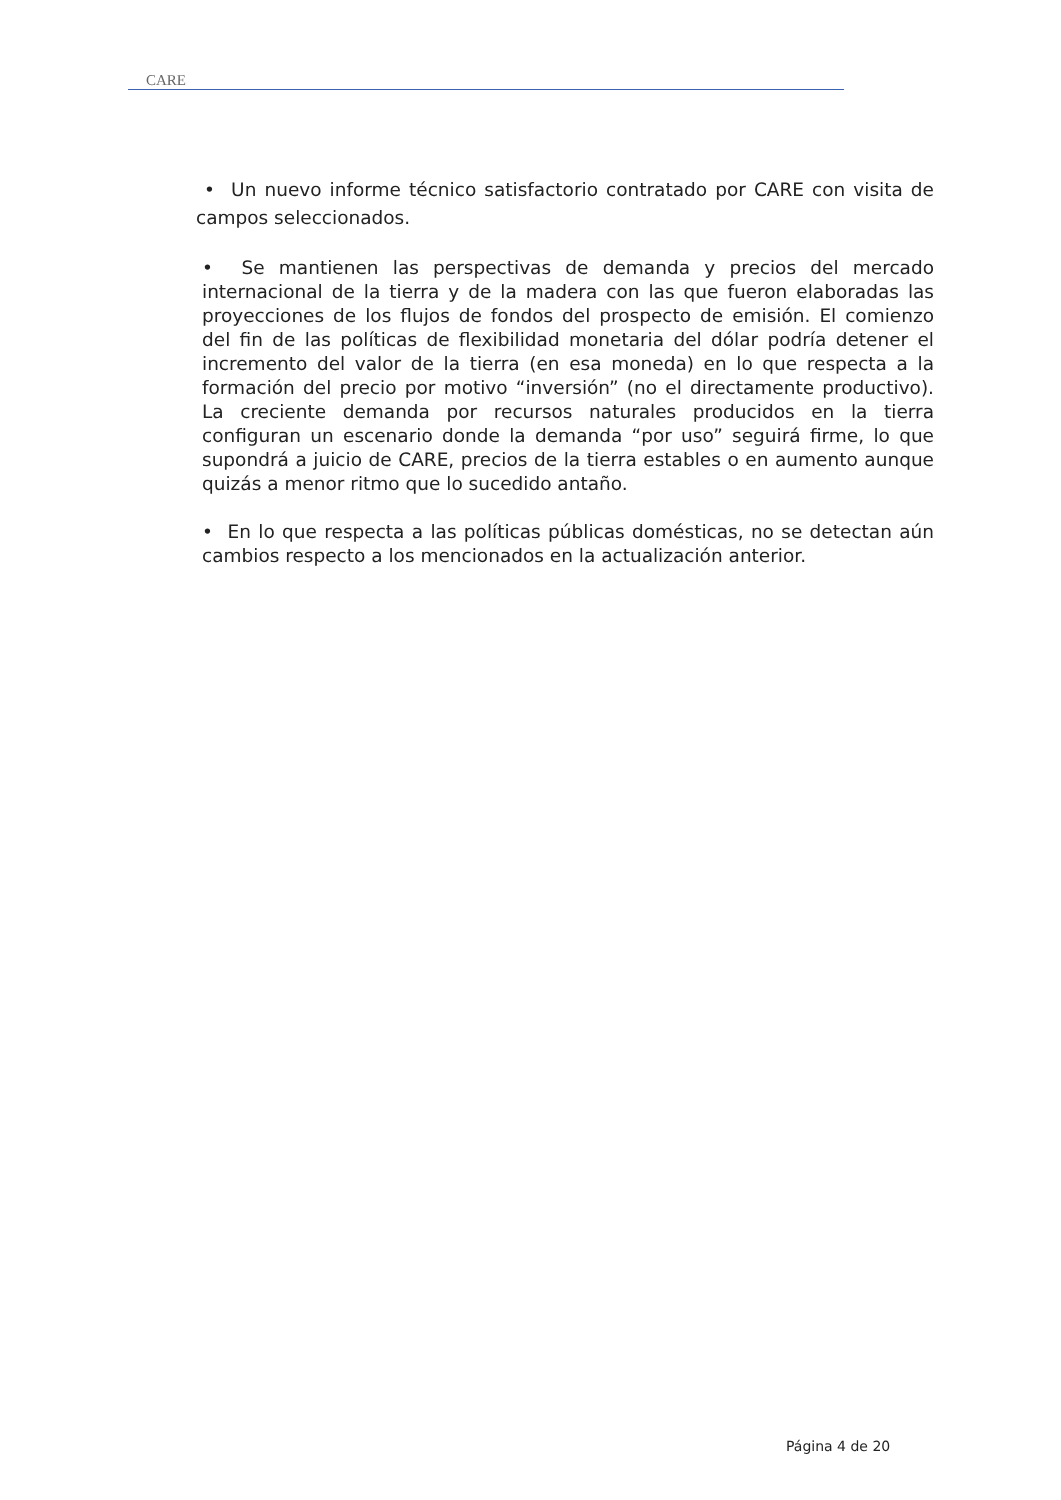CARE
• Un nuevo informe técnico satisfactorio contratado por CARE con visita de campos seleccionados.
• Se mantienen las perspectivas de demanda y precios del mercado internacional de la tierra y de la madera con las que fueron elaboradas las proyecciones de los flujos de fondos del prospecto de emisión. El comienzo del fin de las políticas de flexibilidad monetaria del dólar podría detener el incremento del valor de la tierra (en esa moneda) en lo que respecta a la formación del precio por motivo “inversión” (no el directamente productivo). La creciente demanda por recursos naturales producidos en la tierra configuran un escenario donde la demanda “por uso” seguirá firme, lo que supondrá a juicio de CARE, precios de la tierra estables o en aumento aunque quizás a menor ritmo que lo sucedido antaño.
• En lo que respecta a las políticas públicas domésticas, no se detectan aún cambios respecto a los mencionados en la actualización anterior.
Página 4 de 20